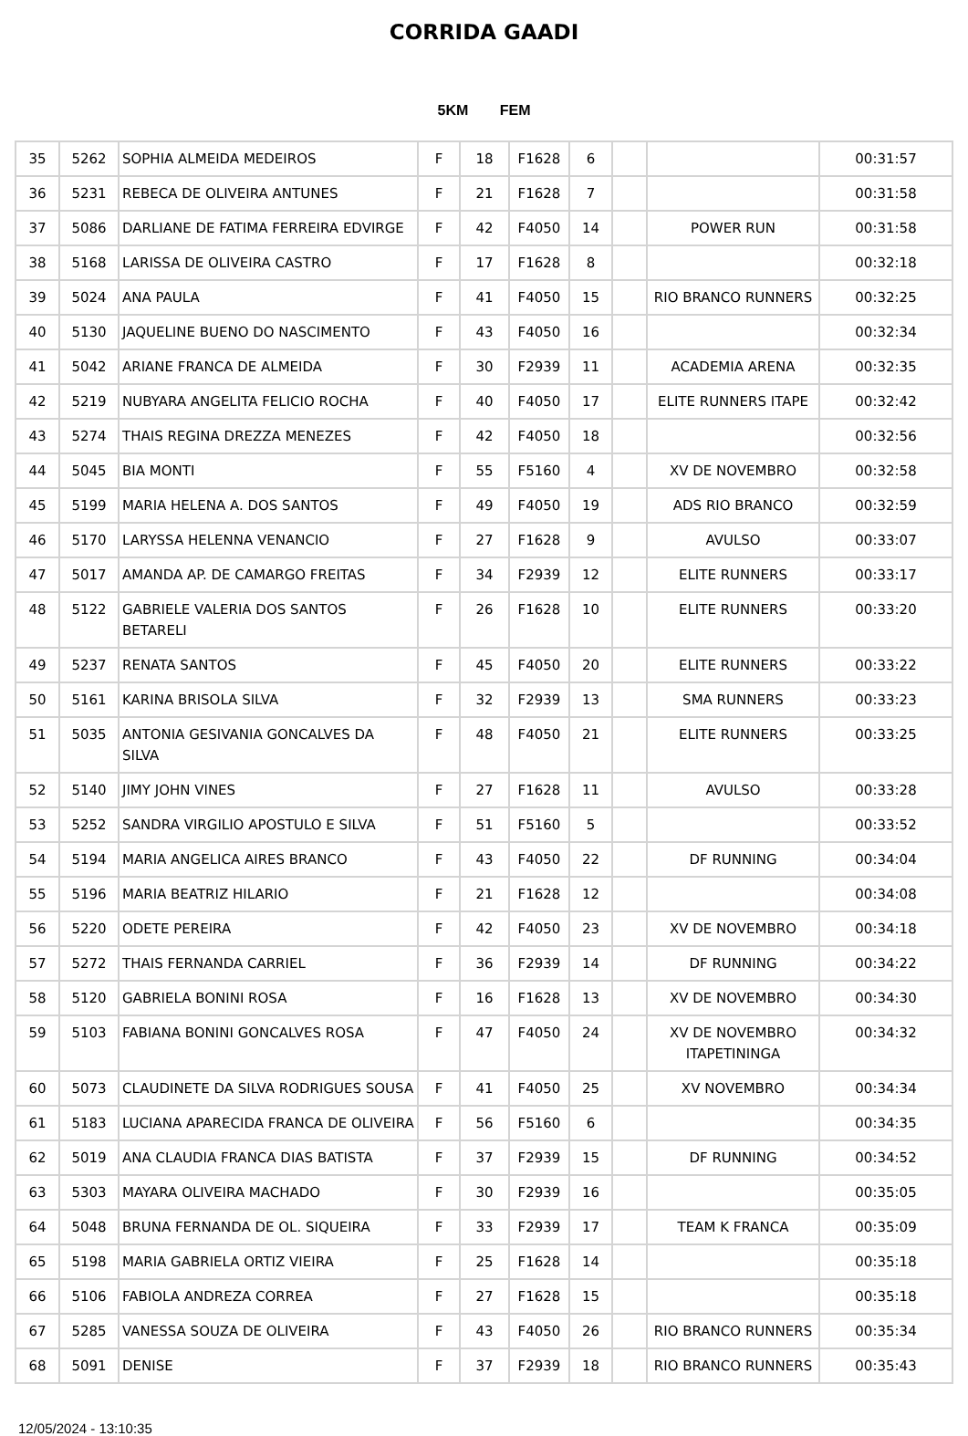CORRIDA GAADI
5KM FEM
| 35 | 5262 | SOPHIA ALMEIDA MEDEIROS | F | 18 | F1628 | 6 | | | 00:31:57 |
| 36 | 5231 | REBECA DE OLIVEIRA ANTUNES | F | 21 | F1628 | 7 | | | 00:31:58 |
| 37 | 5086 | DARLIANE DE FATIMA FERREIRA EDVIRGE | F | 42 | F4050 | 14 | | POWER RUN | 00:31:58 |
| 38 | 5168 | LARISSA DE OLIVEIRA CASTRO | F | 17 | F1628 | 8 | | | 00:32:18 |
| 39 | 5024 | ANA PAULA | F | 41 | F4050 | 15 | | RIO BRANCO RUNNERS | 00:32:25 |
| 40 | 5130 | JAQUELINE BUENO DO NASCIMENTO | F | 43 | F4050 | 16 | | | 00:32:34 |
| 41 | 5042 | ARIANE FRANCA DE ALMEIDA | F | 30 | F2939 | 11 | | ACADEMIA ARENA | 00:32:35 |
| 42 | 5219 | NUBYARA ANGELITA FELICIO ROCHA | F | 40 | F4050 | 17 | | ELITE RUNNERS ITAPE | 00:32:42 |
| 43 | 5274 | THAIS REGINA DREZZA MENEZES | F | 42 | F4050 | 18 | | | 00:32:56 |
| 44 | 5045 | BIA MONTI | F | 55 | F5160 | 4 | | XV DE NOVEMBRO | 00:32:58 |
| 45 | 5199 | MARIA HELENA A. DOS SANTOS | F | 49 | F4050 | 19 | | ADS RIO BRANCO | 00:32:59 |
| 46 | 5170 | LARYSSA HELENNA VENANCIO | F | 27 | F1628 | 9 | | AVULSO | 00:33:07 |
| 47 | 5017 | AMANDA AP. DE CAMARGO FREITAS | F | 34 | F2939 | 12 | | ELITE RUNNERS | 00:33:17 |
| 48 | 5122 | GABRIELE VALERIA DOS SANTOS BETARELI | F | 26 | F1628 | 10 | | ELITE RUNNERS | 00:33:20 |
| 49 | 5237 | RENATA SANTOS | F | 45 | F4050 | 20 | | ELITE RUNNERS | 00:33:22 |
| 50 | 5161 | KARINA BRISOLA SILVA | F | 32 | F2939 | 13 | | SMA RUNNERS | 00:33:23 |
| 51 | 5035 | ANTONIA GESIVANIA GONCALVES DA SILVA | F | 48 | F4050 | 21 | | ELITE RUNNERS | 00:33:25 |
| 52 | 5140 | JIMY JOHN VINES | F | 27 | F1628 | 11 | | AVULSO | 00:33:28 |
| 53 | 5252 | SANDRA VIRGILIO APOSTULO E SILVA | F | 51 | F5160 | 5 | | | 00:33:52 |
| 54 | 5194 | MARIA ANGELICA AIRES BRANCO | F | 43 | F4050 | 22 | | DF RUNNING | 00:34:04 |
| 55 | 5196 | MARIA BEATRIZ HILARIO | F | 21 | F1628 | 12 | | | 00:34:08 |
| 56 | 5220 | ODETE PEREIRA | F | 42 | F4050 | 23 | | XV DE NOVEMBRO | 00:34:18 |
| 57 | 5272 | THAIS FERNANDA CARRIEL | F | 36 | F2939 | 14 | | DF RUNNING | 00:34:22 |
| 58 | 5120 | GABRIELA BONINI ROSA | F | 16 | F1628 | 13 | | XV DE NOVEMBRO | 00:34:30 |
| 59 | 5103 | FABIANA BONINI GONCALVES ROSA | F | 47 | F4050 | 24 | | XV DE NOVEMBRO ITAPETININGA | 00:34:32 |
| 60 | 5073 | CLAUDINETE DA SILVA RODRIGUES SOUSA | F | 41 | F4050 | 25 | | XV NOVEMBRO | 00:34:34 |
| 61 | 5183 | LUCIANA APARECIDA FRANCA DE OLIVEIRA | F | 56 | F5160 | 6 | | | 00:34:35 |
| 62 | 5019 | ANA CLAUDIA FRANCA DIAS BATISTA | F | 37 | F2939 | 15 | | DF RUNNING | 00:34:52 |
| 63 | 5303 | MAYARA OLIVEIRA MACHADO | F | 30 | F2939 | 16 | | | 00:35:05 |
| 64 | 5048 | BRUNA FERNANDA DE OL. SIQUEIRA | F | 33 | F2939 | 17 | | TEAM K FRANCA | 00:35:09 |
| 65 | 5198 | MARIA GABRIELA ORTIZ VIEIRA | F | 25 | F1628 | 14 | | | 00:35:18 |
| 66 | 5106 | FABIOLA ANDREZA CORREA | F | 27 | F1628 | 15 | | | 00:35:18 |
| 67 | 5285 | VANESSA SOUZA DE OLIVEIRA | F | 43 | F4050 | 26 | | RIO BRANCO RUNNERS | 00:35:34 |
| 68 | 5091 | DENISE | F | 37 | F2939 | 18 | | RIO BRANCO RUNNERS | 00:35:43 |
12/05/2024 - 13:10:35